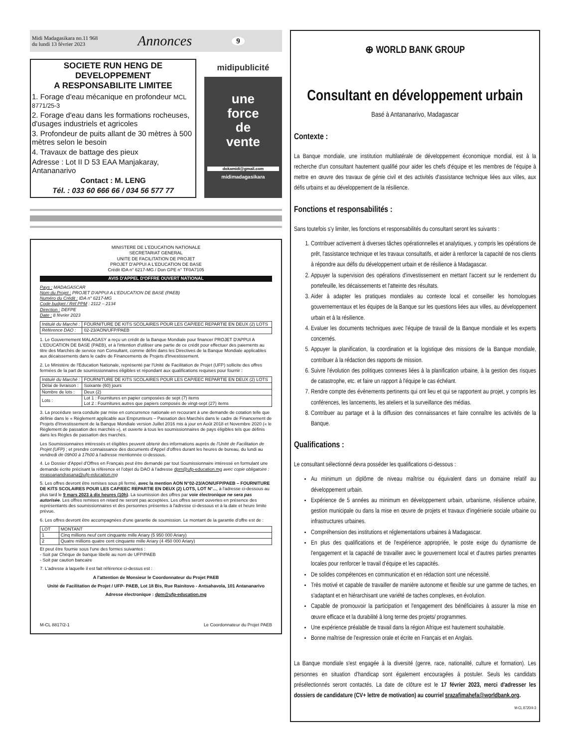Midi Madagasikara no.11 968
du lundi 13 février 2023
Annonces
9
SOCIETE RUN HENG DE DEVELOPPEMENT
A RESPONSABILITE LIMITEE
1. Forage d'eau mécanique en profondeur MCL 8771/25-3
2. Forage d'eau dans les formations rocheuses, d'usages industriels et agricoles
3. Profondeur de puits allant de 30 mètres à 500 mètres selon le besoin
4. Travaux de battage des pieux
Adresse : Lot II D 53 EAA Manjakaray, Antananarivo
Contact : M. LENG
Tél. : 033 60 666 66 / 034 56 577 77
midipublicité
une
force
de
vente
dokamidi@gmail.com
midimadagasikara
MINISTERE DE L'EDUCATION NATIONALE
SECRETARIAT GENERAL
UNITE DE FACILITATION DE PROJET
PROJET D'APPUI A L'EDUCATION DE BASE
Crédit IDA n° 6217-MG / Don GPE n° TF0A7105
AVIS D'APPEL D'OFFRE OUVERT NATIONAL
Pays : MADAGASCAR
Nom du Projet : PROJET D'APPUI A L'EDUCATION DE BASE (PAEB)
Numéro du Crédit : IDA n° 6217-MG
Code budget / Réf PPM : 2112 – 2134
Direction : DEFPE
Date : 8 février 2023
| Intitulé du Marché : | FOURNITURE DE KITS SCOLAIRES POUR LES CAP/EEC REPARTIE EN DEUX (2) LOTS |
| Référence DAO : | 02-23/AON/UFP/PAEB |
1. Le Gouvernement MALAGASY a reçu un crédit de la Banque Mondiale pour financer PROJET D'APPUI A L'EDUCATION DE BASE (PAEB), et à l'intention d'utiliser une partie de ce crédit pour effectuer des paiements au titre des Marchés de service non Consultant, comme défini dans les Directives de la Banque Mondiale applicables aux décaissements dans le cadre de Financements de Projets d'Investissement.
2. Le Ministère de l'Education Nationale, représenté par l'Unité de Facilitation de Projet (UFP) sollicite des offres fermées de la part de soumissionnaires éligibles et répondant aux qualifications requises pour fournir :
| Intitulé du Marché : | FOURNITURE DE KITS SCOLAIRES POUR LES CAP/EEC REPARTIE EN DEUX (2) LOTS |
| Délai de livraison : | Soixante (60) jours |
| Nombre de lots : | Deux (2) |
| Lots : | Lot 1 : Fournitures en papier composées de sept (7) items Lot 2 : Fournitures autres que papiers composés de vingt-sept (27) items |
3. La procédure sera conduite par mise en concurrence nationale en recourant à une demande de cotation telle que définie dans le « Règlement applicable aux Emprunteurs – Passation des Marchés dans le cadre de Financement de Projets d'Investissement de la Banque Mondiale version Juillet 2016 mis à jour en Août 2018 et Novembre 2020 (« le Règlement de passation des marchés »), et ouverte à tous les soumissionnaires de pays éligibles tels que définis dans les Règles de passation des marchés.
Les Soumissionnaires intéressés et éligibles peuvent obtenir des informations auprès de l'Unité de Facilitation de Projet (UFP) ; et prendre connaissance des documents d'Appel d'offres durant les heures de bureau, du lundi au vendredi de 09h00 à 17h00 à l'adresse mentionnée ci-dessous.
4. Le Dossier d'Appel d'Offres en Français peut être demandé par tout Soumissionnaire intéressé en formulant une demande écrite précisant la référence et l'objet du DAO à l'adresse dpm@ufp-education.mg avec copie obligatoire : mrasoanandrasana@ufp-education.mg
5. Les offres devront être remises sous pli fermé, avec la mention AON N°02-23/AON/UFP/PAEB – FOURNITURE DE KITS SCOLAIRES POUR LES CAP/EEC REPARTIE EN DEUX (2) LOTS, LOT N°..., à l'adresse ci-dessous au plus tard le 9 mars 2023 à dix heures (10h). La soumission des offres par voie électronique ne sera pas autorisée. Les offres remises en retard ne seront pas acceptées. Les offres seront ouvertes en présence des représentants des soumissionnaires et des personnes présentes à l'adresse ci-dessous et à la date et heure limite prévue.
6. Les offres devront être accompagnées d'une garantie de soumission. Le montant de la garantie d'offre est de :
| LOT | MONTANT |
| --- | --- |
| 1 | Cinq millions neuf cent cinquante mille Ariary (5 950 000 Ariary) |
| 2 | Quatre millions quatre cent cinquante mille Ariary (4 450 000 Ariary) |
Et peut être fournie sous l'une des formes suivantes :
- Soit par Chèque de banque libellé au nom de UFP/PAEB
- Soit par caution bancaire
7. L'adresse à laquelle il est fait référence ci-dessus est :
A l'attention de Monsieur le Coordonnateur du Projet PAEB
Unité de Facilitation de Projet / UFP- PAEB, Lot 18 Bis, Rue Rainitovo - Antsahavola, 101 Antananarivo
Adresse électronique : dpm@ufp-education.mg
M-CL 8817/2-1 Le Coordonnateur du Projet PAEB
⊕ WORLD BANK GROUP
Consultant en développement urbain
Basé à Antananarivo, Madagascar
Contexte :
La Banque mondiale, une institution multilatérale de développement économique mondial, est à la recherche d'un consultant hautement qualifié pour aider les chefs d'équipe et les membres de l'équipe à mettre en œuvre des travaux de génie civil et des activités d'assistance technique liées aux villes, aux défis urbains et au développement de la résilience.
Fonctions et responsabilités :
Sans toutefois s'y limiter, les fonctions et responsabilités du consultant seront les suivants :
1. Contribuer activement à diverses tâches opérationnelles et analytiques, y compris les opérations de prêt, l'assistance technique et les travaux consultatifs, et aider à renforcer la capacité de nos clients à répondre aux défis du développement urbain et de résilience à Madagascar.
2. Appuyer la supervision des opérations d'investissement en mettant l'accent sur le rendement du portefeuille, les décaissements et l'atteinte des résultats.
3. Aider à adapter les pratiques mondiales au contexte local et conseiller les homologues gouvernementaux et les équipes de la Banque sur les questions liées aux villes, au développement urbain et à la résilience.
4. Evaluer les documents techniques avec l'équipe de travail de la Banque mondiale et les experts concernés.
5. Appuyer la planification, la coordination et la logistique des missions de la Banque mondiale, contribuer à la rédaction des rapports de mission.
6. Suivre l'évolution des politiques connexes liées à la planification urbaine, à la gestion des risques de catastrophe, etc. et faire un rapport à l'équipe le cas échéant.
7. Rendre compte des évènements pertinents qui ont lieu et qui se rapportent au projet, y compris les conférences, les lancements, les ateliers et la surveillance des médias.
8. Contribuer au partage et à la diffusion des connaissances et faire connaître les activités de la Banque.
Qualifications :
Le consultant sélectionné devra posséder les qualifications ci-dessous :
Au minimum un diplôme de niveau maîtrise ou équivalent dans un domaine relatif au développement urbain.
Expérience de 5 années au minimum en développement urbain, urbanisme, résilience urbaine, gestion municipale ou dans la mise en œuvre de projets et travaux d'ingénierie sociale urbaine ou infrastructures urbaines.
Compréhension des institutions et réglementations urbaines à Madagascar.
En plus des qualifications et de l'expérience appropriée, le poste exige du dynamisme de l'engagement et la capacité de travailler avec le gouvernement local et d'autres parties prenantes locales pour renforcer le travail d'équipe et les capacités.
De solides compétences en communication et en rédaction sont une nécessité.
Très motivé et capable de travailler de manière autonome et flexible sur une gamme de taches, en s'adaptant et en hiérarchisant une variété de taches complexes, en évolution.
Capable de promouvoir la participation et l'engagement des bénéficiaires à assurer la mise en œuvre efficace et la durabilité à long terme des projets/ programmes.
Une expérience préalable de travail dans la région Afrique est hautement souhaitable.
Bonne maîtrise de l'expression orale et écrite en Français et en Anglais.
La Banque mondiale s'est engagée à la diversité (genre, race, nationalité, culture et formation). Les personnes en situation d'handicap sont également encouragées à postuler. Seuls les candidats présélectionnés seront contactés. La date de clôture est le 17 février 2023, merci d'adresser les dossiers de candidature (CV+ lettre de motivation) au courriel srazafimahefa@worldbank.org.
M-CL 8720/4-3